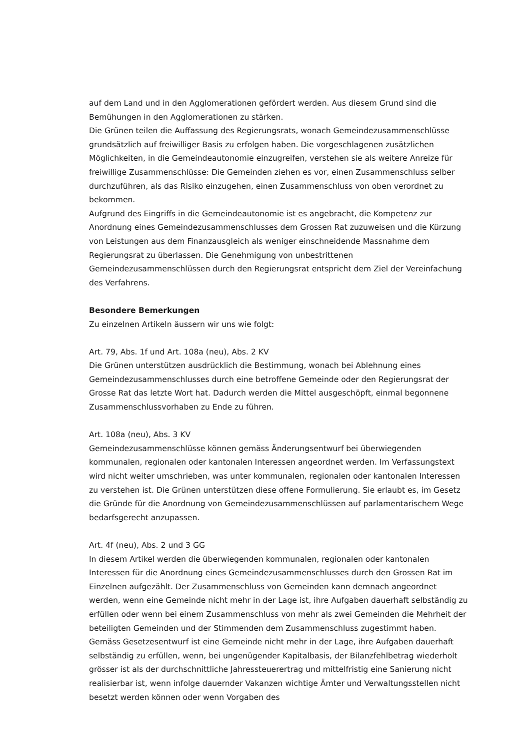auf dem Land und in den Agglomerationen gefördert werden. Aus diesem Grund sind die Bemühungen in den Agglomerationen zu stärken.
Die Grünen teilen die Auffassung des Regierungsrats, wonach Gemeindezusammenschlüsse grundsätzlich auf freiwilliger Basis zu erfolgen haben. Die vorgeschlagenen zusätzlichen Möglichkeiten, in die Gemeindeautonomie einzugreifen, verstehen sie als weitere Anreize für freiwillige Zusammenschlüsse: Die Gemeinden ziehen es vor, einen Zusammenschluss selber durchzuführen, als das Risiko einzugehen, einen Zusammenschluss von oben verordnet zu bekommen.
Aufgrund des Eingriffs in die Gemeindeautonomie ist es angebracht, die Kompetenz zur Anordnung eines Gemeindezusammenschlusses dem Grossen Rat zuzuweisen und die Kürzung von Leistungen aus dem Finanzausgleich als weniger einschneidende Massnahme dem Regierungsrat zu überlassen. Die Genehmigung von unbestrittenen Gemeindezusammenschlüssen durch den Regierungsrat entspricht dem Ziel der Vereinfachung des Verfahrens.
Besondere Bemerkungen
Zu einzelnen Artikeln äussern wir uns wie folgt:
Art. 79, Abs. 1f und Art. 108a (neu), Abs. 2 KV
Die Grünen unterstützen ausdrücklich die Bestimmung, wonach bei Ablehnung eines Gemeindezusammenschlusses durch eine betroffene Gemeinde oder den Regierungsrat der Grosse Rat das letzte Wort hat. Dadurch werden die Mittel ausgeschöpft, einmal begonnene Zusammenschlussvorhaben zu Ende zu führen.
Art. 108a (neu), Abs. 3 KV
Gemeindezusammenschlüsse können gemäss Änderungsentwurf bei überwiegenden kommunalen, regionalen oder kantonalen Interessen angeordnet werden. Im Verfassungstext wird nicht weiter umschrieben, was unter kommunalen, regionalen oder kantonalen Interessen zu verstehen ist. Die Grünen unterstützen diese offene Formulierung. Sie erlaubt es, im Gesetz die Gründe für die Anordnung von Gemeindezusammenschlüssen auf parlamentarischem Wege bedarfsgerecht anzupassen.
Art. 4f (neu), Abs. 2 und 3 GG
In diesem Artikel werden die überwiegenden kommunalen, regionalen oder kantonalen Interessen für die Anordnung eines Gemeindezusammenschlusses durch den Grossen Rat im Einzelnen aufgezählt. Der Zusammenschluss von Gemeinden kann demnach angeordnet werden, wenn eine Gemeinde nicht mehr in der Lage ist, ihre Aufgaben dauerhaft selbständig zu erfüllen oder wenn bei einem Zusammenschluss von mehr als zwei Gemeinden die Mehrheit der beteiligten Gemeinden und der Stimmenden dem Zusammenschluss zugestimmt haben. Gemäss Gesetzesentwurf ist eine Gemeinde nicht mehr in der Lage, ihre Aufgaben dauerhaft selbständig zu erfüllen, wenn, bei ungenügender Kapitalbasis, der Bilanzfehlbetrag wiederholt grösser ist als der durchschnittliche Jahressteuerertrag und mittelfristig eine Sanierung nicht realisierbar ist, wenn infolge dauernder Vakanzen wichtige Ämter und Verwaltungsstellen nicht besetzt werden können oder wenn Vorgaben des